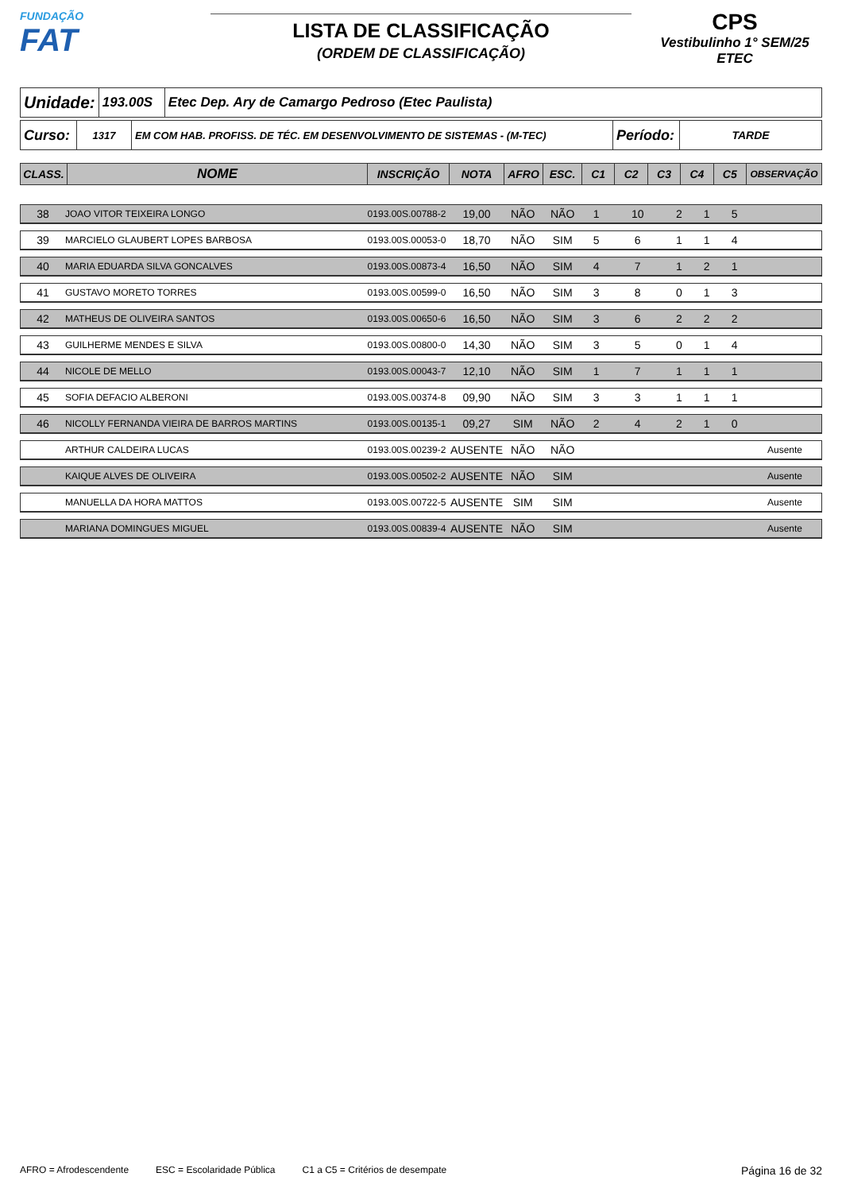FUNDAÇÃO
FAT
LISTA DE CLASSIFICAÇÃO
(ORDEM DE CLASSIFICAÇÃO)
CPS
Vestibulinho 1° SEM/25
ETEC
| Unidade: | 193.00S | Etec Dep. Ary de Camargo Pedroso (Etec Paulista) |
| Curso: | 1317 | EM COM HAB. PROFISS. DE TÉC. EM DESENVOLVIMENTO DE SISTEMAS - (M-TEC) | Período: | TARDE |
| CLASS. | NOME | INSCRIÇÃO | NOTA | AFRO | ESC. | C1 | C2 | C3 | C4 | C5 | OBSERVAÇÃO |
| --- | --- | --- | --- | --- | --- | --- | --- | --- | --- | --- | --- |
| 38 | JOAO VITOR TEIXEIRA LONGO | 0193.00S.00788-2 | 19,00 | NÃO | NÃO | 1 | 10 | 2 | 1 | 5 | |
| 39 | MARCIELO GLAUBERT LOPES BARBOSA | 0193.00S.00053-0 | 18,70 | NÃO | SIM | 5 | 6 | 1 | 1 | 4 | |
| 40 | MARIA EDUARDA SILVA GONCALVES | 0193.00S.00873-4 | 16,50 | NÃO | SIM | 4 | 7 | 1 | 2 | 1 | |
| 41 | GUSTAVO MORETO TORRES | 0193.00S.00599-0 | 16,50 | NÃO | SIM | 3 | 8 | 0 | 1 | 3 | |
| 42 | MATHEUS DE OLIVEIRA SANTOS | 0193.00S.00650-6 | 16,50 | NÃO | SIM | 3 | 6 | 2 | 2 | 2 | |
| 43 | GUILHERME MENDES E SILVA | 0193.00S.00800-0 | 14,30 | NÃO | SIM | 3 | 5 | 0 | 1 | 4 | |
| 44 | NICOLE DE MELLO | 0193.00S.00043-7 | 12,10 | NÃO | SIM | 1 | 7 | 1 | 1 | 1 | |
| 45 | SOFIA DEFACIO ALBERONI | 0193.00S.00374-8 | 09,90 | NÃO | SIM | 3 | 3 | 1 | 1 | 1 | |
| 46 | NICOLLY FERNANDA VIEIRA DE BARROS MARTINS | 0193.00S.00135-1 | 09,27 | SIM | NÃO | 2 | 4 | 2 | 1 | 0 | |
| | ARTHUR CALDEIRA LUCAS | 0193.00S.00239-2 | AUSENTE | NÃO | NÃO | | | | | | Ausente |
| | KAIQUE ALVES DE OLIVEIRA | 0193.00S.00502-2 | AUSENTE | NÃO | SIM | | | | | | Ausente |
| | MANUELLA DA HORA MATTOS | 0193.00S.00722-5 | AUSENTE | SIM | SIM | | | | | | Ausente |
| | MARIANA DOMINGUES MIGUEL | 0193.00S.00839-4 | AUSENTE | NÃO | SIM | | | | | | Ausente |
AFRO = Afrodescendente ESC = Escolaridade Pública C1 a C5 = Critérios de desempate Página 16 de 32